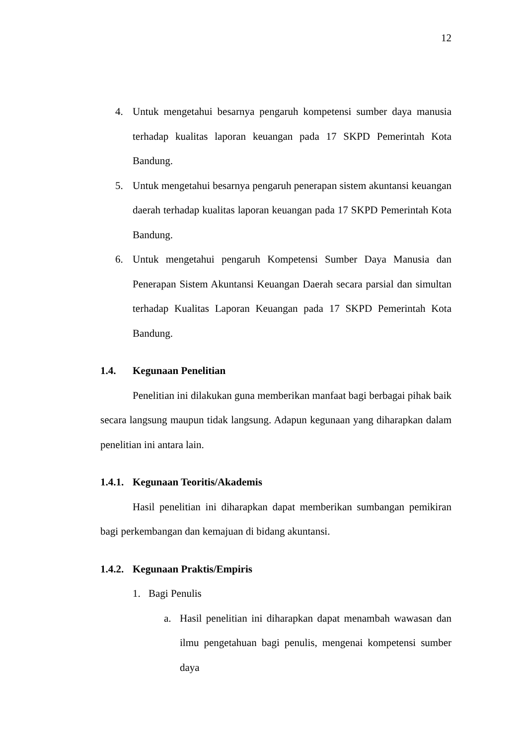12
4. Untuk mengetahui besarnya pengaruh kompetensi sumber daya manusia terhadap kualitas laporan keuangan pada 17 SKPD Pemerintah Kota Bandung.
5. Untuk mengetahui besarnya pengaruh penerapan sistem akuntansi keuangan daerah terhadap kualitas laporan keuangan pada 17 SKPD Pemerintah Kota Bandung.
6. Untuk mengetahui pengaruh Kompetensi Sumber Daya Manusia dan Penerapan Sistem Akuntansi Keuangan Daerah secara parsial dan simultan terhadap Kualitas Laporan Keuangan pada 17 SKPD Pemerintah Kota Bandung.
1.4. Kegunaan Penelitian
Penelitian ini dilakukan guna memberikan manfaat bagi berbagai pihak baik secara langsung maupun tidak langsung. Adapun kegunaan yang diharapkan dalam penelitian ini antara lain.
1.4.1. Kegunaan Teoritis/Akademis
Hasil penelitian ini diharapkan dapat memberikan sumbangan pemikiran bagi perkembangan dan kemajuan di bidang akuntansi.
1.4.2. Kegunaan Praktis/Empiris
1. Bagi Penulis
a. Hasil penelitian ini diharapkan dapat menambah wawasan dan ilmu pengetahuan bagi penulis, mengenai kompetensi sumber daya